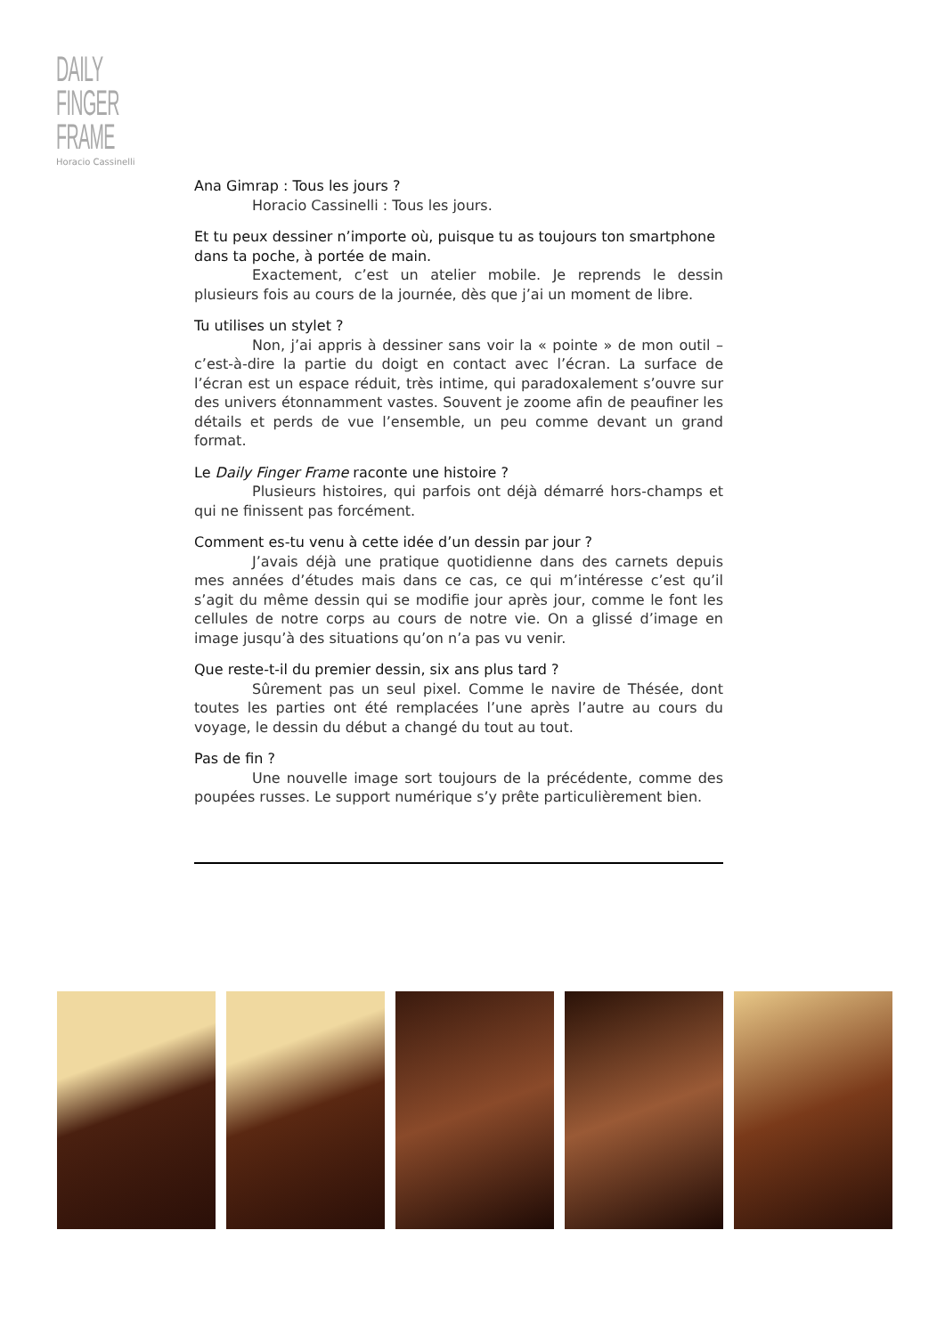DAILY
FINGER
FRAME
Horacio Cassinelli
Ana Gimrap : Tous les jours ?
Horacio Cassinelli : Tous les jours.
Et tu peux dessiner n’importe où, puisque tu as toujours ton smartphone dans ta poche, à portée de main.
Exactement, c’est un atelier mobile. Je reprends le dessin plusieurs fois au cours de la journée, dès que j’ai un moment de libre.
Tu utilises un stylet ?
Non, j’ai appris à dessiner sans voir la « pointe » de mon outil – c’est-à-dire la partie du doigt en contact avec l’écran. La surface de l’écran est un espace réduit, très intime, qui paradoxalement s’ouvre sur des univers étonnamment vastes. Souvent je zoome afin de peaufiner les détails et perds de vue l’ensemble, un peu comme devant un grand format.
Le Daily Finger Frame raconte une histoire ?
Plusieurs histoires, qui parfois ont déjà démarré hors-champs et qui ne finissent pas forcément.
Comment es-tu venu à cette idée d’un dessin par jour ?
J’avais déjà une pratique quotidienne dans des carnets depuis mes années d’études mais dans ce cas, ce qui m’intéresse c’est qu’il s’agit du même dessin qui se modifie jour après jour, comme le font les cellules de notre corps au cours de notre vie. On a glissé d’image en image jusqu’à des situations qu’on n’a pas vu venir.
Que reste-t-il du premier dessin, six ans plus tard ?
Sûrement pas un seul pixel. Comme le navire de Thésée, dont toutes les parties ont été remplacées l’une après l’autre au cours du voyage, le dessin du début a changé du tout au tout.
Pas de fin ?
Une nouvelle image sort toujours de la précédente, comme des poupées russes. Le support numérique s’y prête particulièrement bien.